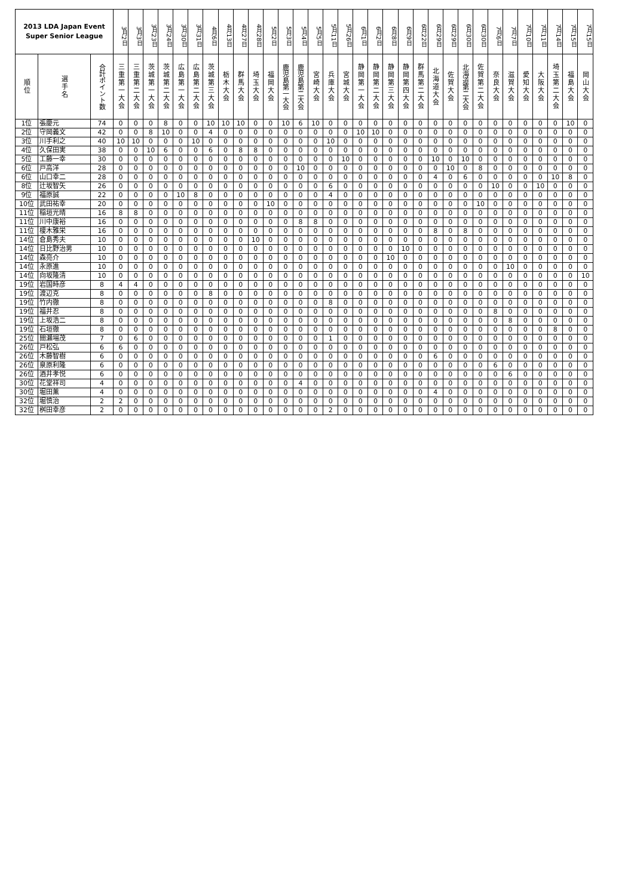| 2013 LDA Japan Event Super Senior League | | | 3月2日 | 3月3日 | 3月23日 | 3月24日 | 3月30日 | 3月31日 | 4月6日 | 4月13日 | 4月27日 | 4月28日 | 5月2日 | 5月3日 | 5月4日 | 5月5日 | 5月11日 | 5月26日 | 6月1日 | 6月2日 | 6月8日 | 6月9日 | 6月22日 | 6月29日 | 6月29日 | 6月30日 | 6月30日 | 7月6日 | 7月7日 | 7月10日 | 7月11日 | 7月14日 | 7月15日 | 7月15日 |
| --- | --- | --- | --- | --- | --- | --- | --- | --- | --- | --- | --- | --- | --- | --- | --- | --- | --- | --- | --- | --- | --- | --- | --- | --- | --- | --- | --- | --- | --- | --- | --- | --- | --- | --- |
| 順位 | 選手名 | 合計ポイント数 | 三重第一大会 | 三重第二大会 | 茨城第一大会 | 茨城第二大会 | 広島第一大会 | 広島第二大会 | 茨城第三大会 | 栃木大会 | 群馬大会 | 埼玉大会 | 福岡大会 | 鹿児島第一大会 | 鹿児島第二大会 | 宮崎大会 | 兵庫大会 | 宮城大会 | 静岡第一大会 | 静岡第二大会 | 静岡第三大会 | 静岡第四大会 | 群馬第二大会 | 北海道大会 | 佐賀大会 | 北海道第二大会 | 佐賀第二大会 | 奈良大会 | 滋賀大会 | 愛知大会 | 大阪大会 | 埼玉第二大会 | 福島大会 | 岡山大会 |
| 1位 | 張慶元 | 74 | 0 | 0 | 0 | 8 | 0 | 0 | 10 | 10 | 10 | 0 | 0 | 10 | 6 | 10 | 0 | 0 | 0 | 0 | 0 | 0 | 0 | 0 | 0 | 0 | 0 | 0 | 0 | 0 | 0 | 0 | 10 | 0 |
| 2位 | 守岡義文 | 42 | 0 | 0 | 8 | 10 | 0 | 0 | 4 | 0 | 0 | 0 | 0 | 0 | 0 | 0 | 0 | 0 | 10 | 10 | 0 | 0 | 0 | 0 | 0 | 0 | 0 | 0 | 0 | 0 | 0 | 0 | 0 | 0 |
| 3位 | 川手利之 | 40 | 10 | 10 | 0 | 0 | 0 | 10 | 0 | 0 | 0 | 0 | 0 | 0 | 0 | 0 | 10 | 0 | 0 | 0 | 0 | 0 | 0 | 0 | 0 | 0 | 0 | 0 | 0 | 0 | 0 | 0 | 0 | 0 |
| 4位 | 久保田実 | 38 | 0 | 0 | 10 | 6 | 0 | 0 | 6 | 0 | 8 | 8 | 0 | 0 | 0 | 0 | 0 | 0 | 0 | 0 | 0 | 0 | 0 | 0 | 0 | 0 | 0 | 0 | 0 | 0 | 0 | 0 | 0 | 0 |
| 5位 | 工藤一幸 | 30 | 0 | 0 | 0 | 0 | 0 | 0 | 0 | 0 | 0 | 0 | 0 | 0 | 0 | 0 | 0 | 10 | 0 | 0 | 0 | 0 | 0 | 10 | 0 | 10 | 0 | 0 | 0 | 0 | 0 | 0 | 0 | 0 |
| 6位 | 戸高洋 | 28 | 0 | 0 | 0 | 0 | 0 | 0 | 0 | 0 | 0 | 0 | 0 | 0 | 10 | 0 | 0 | 0 | 0 | 0 | 0 | 0 | 0 | 0 | 10 | 0 | 8 | 0 | 0 | 0 | 0 | 0 | 0 | 0 |
| 6位 | 山口幸二 | 28 | 0 | 0 | 0 | 0 | 0 | 0 | 0 | 0 | 0 | 0 | 0 | 0 | 0 | 0 | 0 | 0 | 0 | 0 | 0 | 0 | 0 | 4 | 0 | 6 | 0 | 0 | 0 | 0 | 0 | 10 | 8 | 0 |
| 8位 | 辻坂智矢 | 26 | 0 | 0 | 0 | 0 | 0 | 0 | 0 | 0 | 0 | 0 | 0 | 0 | 0 | 0 | 6 | 0 | 0 | 0 | 0 | 0 | 0 | 0 | 0 | 0 | 0 | 10 | 0 | 0 | 10 | 0 | 0 | 0 |
| 9位 | 福原誠 | 22 | 0 | 0 | 0 | 0 | 10 | 8 | 0 | 0 | 0 | 0 | 0 | 0 | 0 | 0 | 4 | 0 | 0 | 0 | 0 | 0 | 0 | 0 | 0 | 0 | 0 | 0 | 0 | 0 | 0 | 0 | 0 | 0 |
| 10位 | 武田祐幸 | 20 | 0 | 0 | 0 | 0 | 0 | 0 | 0 | 0 | 0 | 0 | 10 | 0 | 0 | 0 | 0 | 0 | 0 | 0 | 0 | 0 | 0 | 0 | 0 | 0 | 10 | 0 | 0 | 0 | 0 | 0 | 0 | 0 |
| 11位 | 稲垣光晴 | 16 | 8 | 8 | 0 | 0 | 0 | 0 | 0 | 0 | 0 | 0 | 0 | 0 | 0 | 0 | 0 | 0 | 0 | 0 | 0 | 0 | 0 | 0 | 0 | 0 | 0 | 0 | 0 | 0 | 0 | 0 | 0 | 0 |
| 11位 | 川中康裕 | 16 | 0 | 0 | 0 | 0 | 0 | 0 | 0 | 0 | 0 | 0 | 0 | 0 | 8 | 8 | 0 | 0 | 0 | 0 | 0 | 0 | 0 | 0 | 0 | 0 | 0 | 0 | 0 | 0 | 0 | 0 | 0 | 0 |
| 11位 | 榎木雅栄 | 16 | 0 | 0 | 0 | 0 | 0 | 0 | 0 | 0 | 0 | 0 | 0 | 0 | 0 | 0 | 0 | 0 | 0 | 0 | 0 | 0 | 0 | 8 | 0 | 8 | 0 | 0 | 0 | 0 | 0 | 0 | 0 | 0 |
| 14位 | 倉島秀夫 | 10 | 0 | 0 | 0 | 0 | 0 | 0 | 0 | 0 | 0 | 10 | 0 | 0 | 0 | 0 | 0 | 0 | 0 | 0 | 0 | 0 | 0 | 0 | 0 | 0 | 0 | 0 | 0 | 0 | 0 | 0 | 0 | 0 |
| 14位 | 日比野治男 | 10 | 0 | 0 | 0 | 0 | 0 | 0 | 0 | 0 | 0 | 0 | 0 | 0 | 0 | 0 | 0 | 0 | 0 | 0 | 0 | 10 | 0 | 0 | 0 | 0 | 0 | 0 | 0 | 0 | 0 | 0 | 0 | 0 |
| 14位 | 森亮介 | 10 | 0 | 0 | 0 | 0 | 0 | 0 | 0 | 0 | 0 | 0 | 0 | 0 | 0 | 0 | 0 | 0 | 0 | 0 | 10 | 0 | 0 | 0 | 0 | 0 | 0 | 0 | 0 | 0 | 0 | 0 | 0 | 0 |
| 14位 | 永原進 | 10 | 0 | 0 | 0 | 0 | 0 | 0 | 0 | 0 | 0 | 0 | 0 | 0 | 0 | 0 | 0 | 0 | 0 | 0 | 0 | 0 | 0 | 0 | 0 | 0 | 0 | 0 | 10 | 0 | 0 | 0 | 0 | 0 |
| 14位 | 向坂隆清 | 10 | 0 | 0 | 0 | 0 | 0 | 0 | 0 | 0 | 0 | 0 | 0 | 0 | 0 | 0 | 0 | 0 | 0 | 0 | 0 | 0 | 0 | 0 | 0 | 0 | 0 | 0 | 0 | 0 | 0 | 0 | 0 | 10 |
| 19位 | 岩国時彦 | 8 | 4 | 4 | 0 | 0 | 0 | 0 | 0 | 0 | 0 | 0 | 0 | 0 | 0 | 0 | 0 | 0 | 0 | 0 | 0 | 0 | 0 | 0 | 0 | 0 | 0 | 0 | 0 | 0 | 0 | 0 | 0 | 0 |
| 19位 | 渡辺克 | 8 | 0 | 0 | 0 | 0 | 0 | 0 | 8 | 0 | 0 | 0 | 0 | 0 | 0 | 0 | 0 | 0 | 0 | 0 | 0 | 0 | 0 | 0 | 0 | 0 | 0 | 0 | 0 | 0 | 0 | 0 | 0 | 0 |
| 19位 | 竹内徹 | 8 | 0 | 0 | 0 | 0 | 0 | 0 | 0 | 0 | 0 | 0 | 0 | 0 | 0 | 0 | 8 | 0 | 0 | 0 | 0 | 0 | 0 | 0 | 0 | 0 | 0 | 0 | 0 | 0 | 0 | 0 | 0 | 0 |
| 19位 | 福井忍 | 8 | 0 | 0 | 0 | 0 | 0 | 0 | 0 | 0 | 0 | 0 | 0 | 0 | 0 | 0 | 0 | 0 | 0 | 0 | 0 | 0 | 0 | 0 | 0 | 0 | 0 | 8 | 0 | 0 | 0 | 0 | 0 | 0 |
| 19位 | 上坂浩二 | 8 | 0 | 0 | 0 | 0 | 0 | 0 | 0 | 0 | 0 | 0 | 0 | 0 | 0 | 0 | 0 | 0 | 0 | 0 | 0 | 0 | 0 | 0 | 0 | 0 | 0 | 0 | 8 | 0 | 0 | 0 | 0 | 0 |
| 19位 | 石垣徹 | 8 | 0 | 0 | 0 | 0 | 0 | 0 | 0 | 0 | 0 | 0 | 0 | 0 | 0 | 0 | 0 | 0 | 0 | 0 | 0 | 0 | 0 | 0 | 0 | 0 | 0 | 0 | 0 | 0 | 0 | 8 | 0 | 0 |
| 25位 | 間瀬場茂 | 7 | 0 | 6 | 0 | 0 | 0 | 0 | 0 | 0 | 0 | 0 | 0 | 0 | 0 | 0 | 1 | 0 | 0 | 0 | 0 | 0 | 0 | 0 | 0 | 0 | 0 | 0 | 0 | 0 | 0 | 0 | 0 | 0 |
| 26位 | 戸松弘 | 6 | 6 | 0 | 0 | 0 | 0 | 0 | 0 | 0 | 0 | 0 | 0 | 0 | 0 | 0 | 0 | 0 | 0 | 0 | 0 | 0 | 0 | 0 | 0 | 0 | 0 | 0 | 0 | 0 | 0 | 0 | 0 | 0 |
| 26位 | 木藤智樹 | 6 | 0 | 0 | 0 | 0 | 0 | 0 | 0 | 0 | 0 | 0 | 0 | 0 | 0 | 0 | 0 | 0 | 0 | 0 | 0 | 0 | 0 | 6 | 0 | 0 | 0 | 0 | 0 | 0 | 0 | 0 | 0 | 0 |
| 26位 | 泉原利隆 | 6 | 0 | 0 | 0 | 0 | 0 | 0 | 0 | 0 | 0 | 0 | 0 | 0 | 0 | 0 | 0 | 0 | 0 | 0 | 0 | 0 | 0 | 0 | 0 | 0 | 0 | 6 | 0 | 0 | 0 | 0 | 0 | 0 |
| 26位 | 酒井孝悦 | 6 | 0 | 0 | 0 | 0 | 0 | 0 | 0 | 0 | 0 | 0 | 0 | 0 | 0 | 0 | 0 | 0 | 0 | 0 | 0 | 0 | 0 | 0 | 0 | 0 | 0 | 0 | 6 | 0 | 0 | 0 | 0 | 0 |
| 30位 | 花堂祥司 | 4 | 0 | 0 | 0 | 0 | 0 | 0 | 0 | 0 | 0 | 0 | 0 | 0 | 4 | 0 | 0 | 0 | 0 | 0 | 0 | 0 | 0 | 0 | 0 | 0 | 0 | 0 | 0 | 0 | 0 | 0 | 0 | 0 |
| 30位 | 堀田薫 | 4 | 0 | 0 | 0 | 0 | 0 | 0 | 0 | 0 | 0 | 0 | 0 | 0 | 0 | 0 | 0 | 0 | 0 | 0 | 0 | 0 | 0 | 4 | 0 | 0 | 0 | 0 | 0 | 0 | 0 | 0 | 0 | 0 |
| 32位 | 堀慎治 | 2 | 2 | 0 | 0 | 0 | 0 | 0 | 0 | 0 | 0 | 0 | 0 | 0 | 0 | 0 | 0 | 0 | 0 | 0 | 0 | 0 | 0 | 0 | 0 | 0 | 0 | 0 | 0 | 0 | 0 | 0 | 0 | 0 |
| 32位 | 桝田幸彦 | 2 | 0 | 0 | 0 | 0 | 0 | 0 | 0 | 0 | 0 | 0 | 0 | 0 | 0 | 0 | 2 | 0 | 0 | 0 | 0 | 0 | 0 | 0 | 0 | 0 | 0 | 0 | 0 | 0 | 0 | 0 | 0 | 0 |